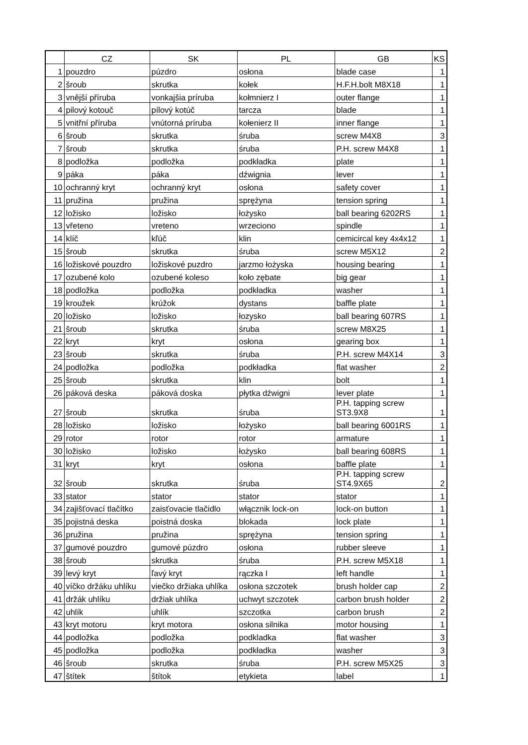| | CZ | SK | PL | GB | KS |
| --- | --- | --- | --- | --- | --- |
| 1 | pouzdro | púzdro | osłona | blade case | 1 |
| 2 | šroub | skrutka | kołek | H.F.H.bolt M8X18 | 1 |
| 3 | vnější příruba | vonkajšia príruba | kołmnierz I | outer flange | 1 |
| 4 | pilový kotouč | pílový kotúč | tarcza | blade | 1 |
| 5 | vnitřní příruba | vnútorná príruba | kołenierz II | inner flange | 1 |
| 6 | šroub | skrutka | śruba | screw M4X8 | 3 |
| 7 | šroub | skrutka | śruba | P.H. screw M4X8 | 1 |
| 8 | podložka | podložka | podkładka | plate | 1 |
| 9 | páka | páka | dźwignia | lever | 1 |
| 10 | ochranný kryt | ochranný kryt | osłona | safety cover | 1 |
| 11 | pružina | pružina | sprężyna | tension spring | 1 |
| 12 | ložisko | ložisko | łożysko | ball bearing 6202RS | 1 |
| 13 | vřeteno | vreteno | wrzeciono | spindle | 1 |
| 14 | klíč | kľúč | klin | cemicircal key 4x4x12 | 1 |
| 15 | šroub | skrutka | śruba | screw M5X12 | 2 |
| 16 | ložiskové pouzdro | ložiskové puzdro | jarzmo łożyska | housing bearing | 1 |
| 17 | ozubené kolo | ozubené koleso | koło zębate | big gear | 1 |
| 18 | podložka | podložka | podkładka | washer | 1 |
| 19 | kroužek | krúžok | dystans | baffle plate | 1 |
| 20 | ložisko | ložisko | łozysko | ball bearing 607RS | 1 |
| 21 | šroub | skrutka | śruba | screw M8X25 | 1 |
| 22 | kryt | kryt | osłona | gearing box | 1 |
| 23 | šroub | skrutka | śruba | P.H. screw M4X14 | 3 |
| 24 | podložka | podložka | podkładka | flat washer | 2 |
| 25 | šroub | skrutka | klin | bolt | 1 |
| 26 | páková deska | páková doska | płytka dźwigni | lever plate | 1 |
| 27 | šroub | skrutka | śruba | P.H. tapping screw ST3.9X8 | 1 |
| 28 | ložisko | ložisko | łożysko | ball bearing 6001RS | 1 |
| 29 | rotor | rotor | rotor | armature | 1 |
| 30 | ložisko | ložisko | łożysko | ball bearing 608RS | 1 |
| 31 | kryt | kryt | osłona | baffle plate | 1 |
| 32 | šroub | skrutka | śruba | P.H. tapping screw ST4.9X65 | 2 |
| 33 | stator | stator | stator | stator | 1 |
| 34 | zajišťovací tlačítko | zaisťovacie tlačidlo | włącznik lock-on | lock-on button | 1 |
| 35 | pojistná deska | poistná doska | blokada | lock plate | 1 |
| 36 | pružina | pružina | sprężyna | tension spring | 1 |
| 37 | gumové pouzdro | gumové púzdro | osłona | rubber sleeve | 1 |
| 38 | šroub | skrutka | śruba | P.H. screw M5X18 | 1 |
| 39 | levý kryt | ľavý kryt | rączka I | left handle | 1 |
| 40 | víčko držáku uhlíku | viečko držiaka uhlíka | osłona szczotek | brush holder cap | 2 |
| 41 | držák uhlíku | držiak uhlíka | uchwyt szczotek | carbon brush holder | 2 |
| 42 | uhlík | uhlík | szczotka | carbon brush | 2 |
| 43 | kryt motoru | kryt motora | osłona silnika | motor housing | 1 |
| 44 | podložka | podložka | podkladka | flat washer | 3 |
| 45 | podložka | podložka | podkładka | washer | 3 |
| 46 | šroub | skrutka | śruba | P.H. screw M5X25 | 3 |
| 47 | štítek | štítok | etykieta | label | 1 |